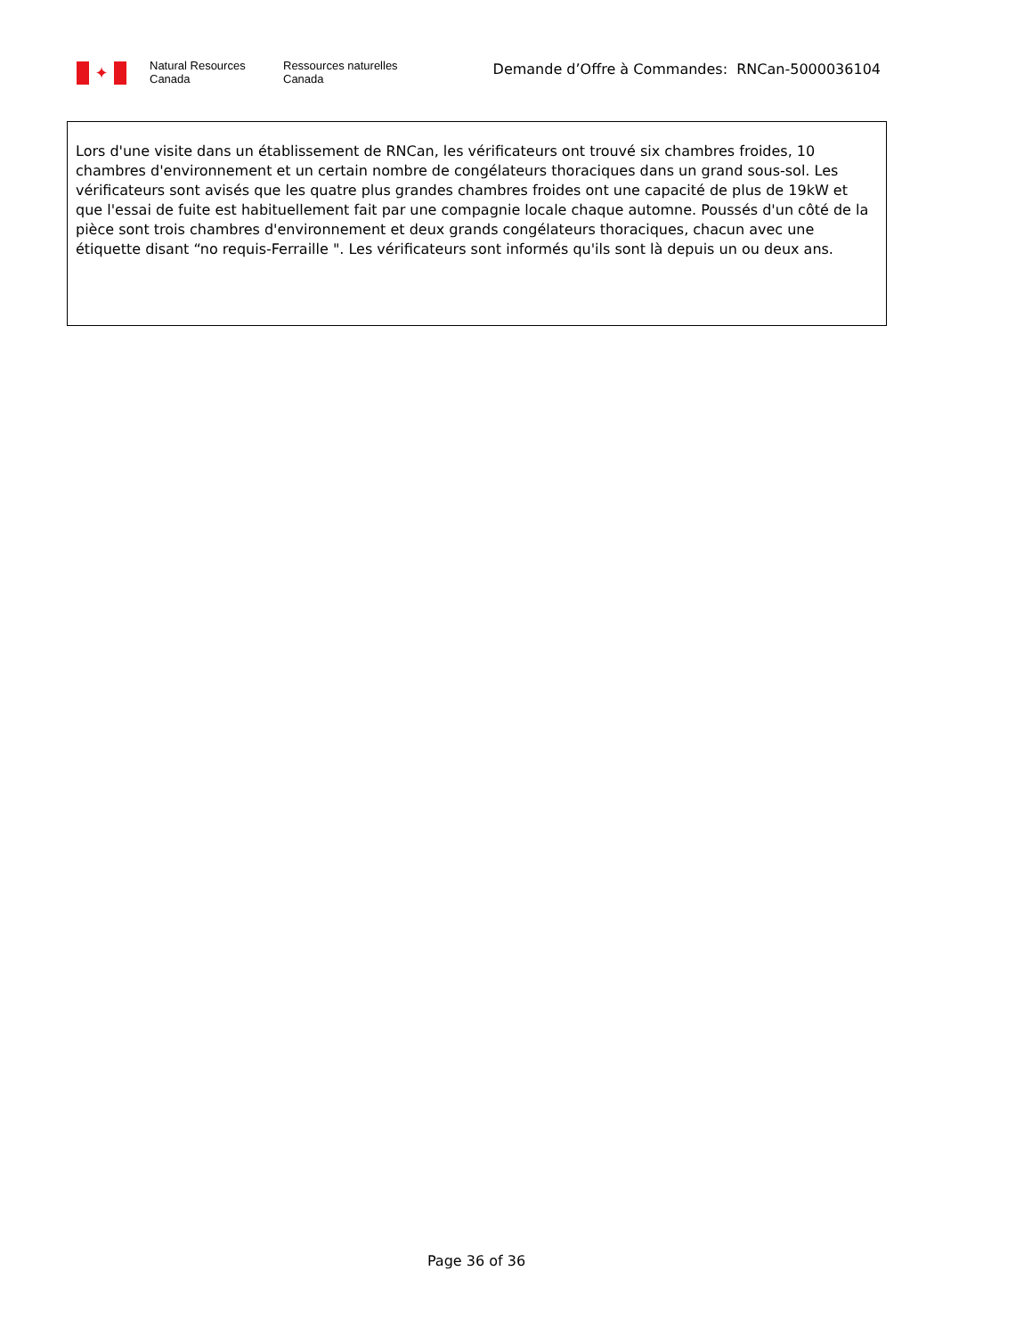✦
Natural Resources
Canada
Ressources naturelles
Canada
Demande d’Offre à Commandes: RNCan-5000036104
Lors d'une visite dans un établissement de RNCan, les vérificateurs ont trouvé six chambres froides, 10 chambres d'environnement et un certain nombre de congélateurs thoraciques dans un grand sous-sol. Les vérificateurs sont avisés que les quatre plus grandes chambres froides ont une capacité de plus de 19kW et que l'essai de fuite est habituellement fait par une compagnie locale chaque automne. Poussés d'un côté de la pièce sont trois chambres d'environnement et deux grands congélateurs thoraciques, chacun avec une étiquette disant “no requis-Ferraille ". Les vérificateurs sont informés qu'ils sont là depuis un ou deux ans.
Page 36 of 36